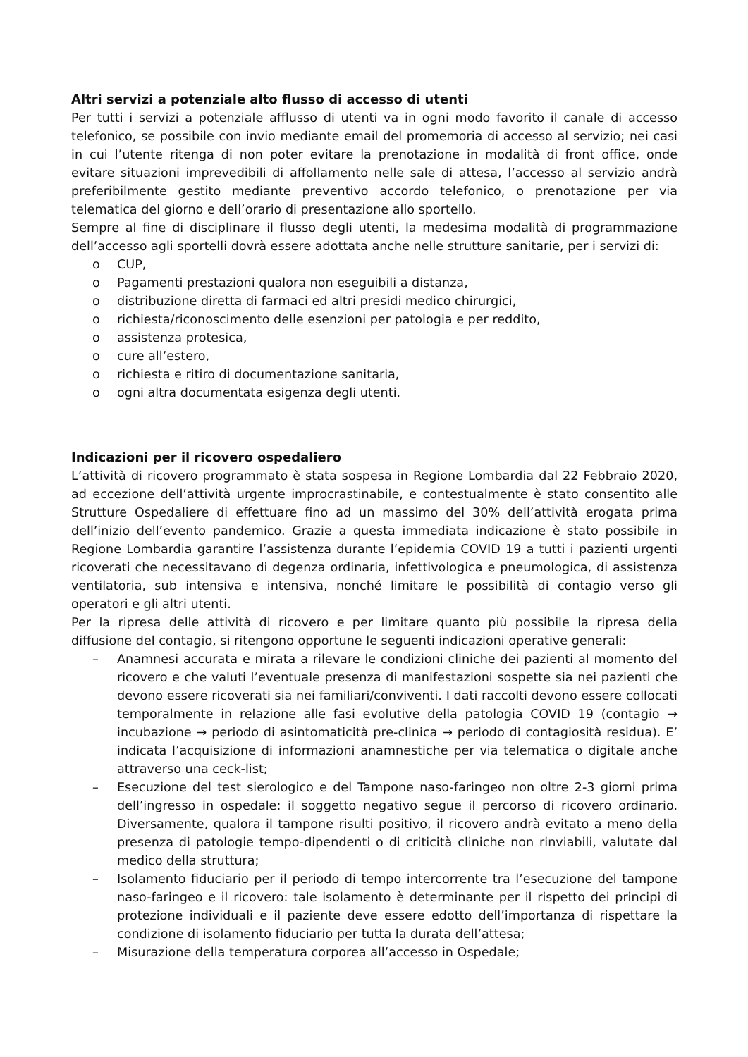Altri servizi a potenziale alto flusso di accesso di utenti
Per tutti i servizi a potenziale afflusso di utenti va in ogni modo favorito il canale di accesso telefonico, se possibile con invio mediante email del promemoria di accesso al servizio; nei casi in cui l’utente ritenga di non poter evitare la prenotazione in modalità di front office, onde evitare situazioni imprevedibili di affollamento nelle sale di attesa, l’accesso al servizio andrà preferibilmente gestito mediante preventivo accordo telefonico, o prenotazione per via telematica del giorno e dell’orario di presentazione allo sportello.
Sempre al fine di disciplinare il flusso degli utenti, la medesima modalità di programmazione dell’accesso agli sportelli dovrà essere adottata anche nelle strutture sanitarie, per i servizi di:
o CUP,
o Pagamenti prestazioni qualora non eseguibili a distanza,
o distribuzione diretta di farmaci ed altri presidi medico chirurgici,
o richiesta/riconoscimento delle esenzioni per patologia e per reddito,
o assistenza protesica,
o cure all’estero,
o richiesta e ritiro di documentazione sanitaria,
o ogni altra documentata esigenza degli utenti.
Indicazioni per il ricovero ospedaliero
L’attività di ricovero programmato è stata sospesa in Regione Lombardia dal 22 Febbraio 2020, ad eccezione dell’attività urgente improcrastinabile, e contestualmente è stato consentito alle Strutture Ospedaliere di effettuare fino ad un massimo del 30% dell’attività erogata prima dell’inizio dell’evento pandemico. Grazie a questa immediata indicazione è stato possibile in Regione Lombardia garantire l’assistenza durante l’epidemia COVID 19 a tutti i pazienti urgenti ricoverati che necessitavano di degenza ordinaria, infettivologica e pneumologica, di assistenza ventilatoria, sub intensiva e intensiva, nonché limitare le possibilità di contagio verso gli operatori e gli altri utenti.
Per la ripresa delle attività di ricovero e per limitare quanto più possibile la ripresa della diffusione del contagio, si ritengono opportune le seguenti indicazioni operative generali:
– Anamnesi accurata e mirata a rilevare le condizioni cliniche dei pazienti al momento del ricovero e che valuti l’eventuale presenza di manifestazioni sospette sia nei pazienti che devono essere ricoverati sia nei familiari/conviventi. I dati raccolti devono essere collocati temporalmente in relazione alle fasi evolutive della patologia COVID 19 (contagio → incubazione → periodo di asintomaticità pre-clinica → periodo di contagiosità residua). E’ indicata l’acquisizione di informazioni anamnestiche per via telematica o digitale anche attraverso una ceck-list;
– Esecuzione del test sierologico e del Tampone naso-faringeo non oltre 2-3 giorni prima dell’ingresso in ospedale: il soggetto negativo segue il percorso di ricovero ordinario. Diversamente, qualora il tampone risulti positivo, il ricovero andrà evitato a meno della presenza di patologie tempo-dipendenti o di criticità cliniche non rinviabili, valutate dal medico della struttura;
– Isolamento fiduciario per il periodo di tempo intercorrente tra l’esecuzione del tampone naso-faringeo e il ricovero: tale isolamento è determinante per il rispetto dei principi di protezione individuali e il paziente deve essere edotto dell’importanza di rispettare la condizione di isolamento fiduciario per tutta la durata dell’attesa;
– Misurazione della temperatura corporea all’accesso in Ospedale;